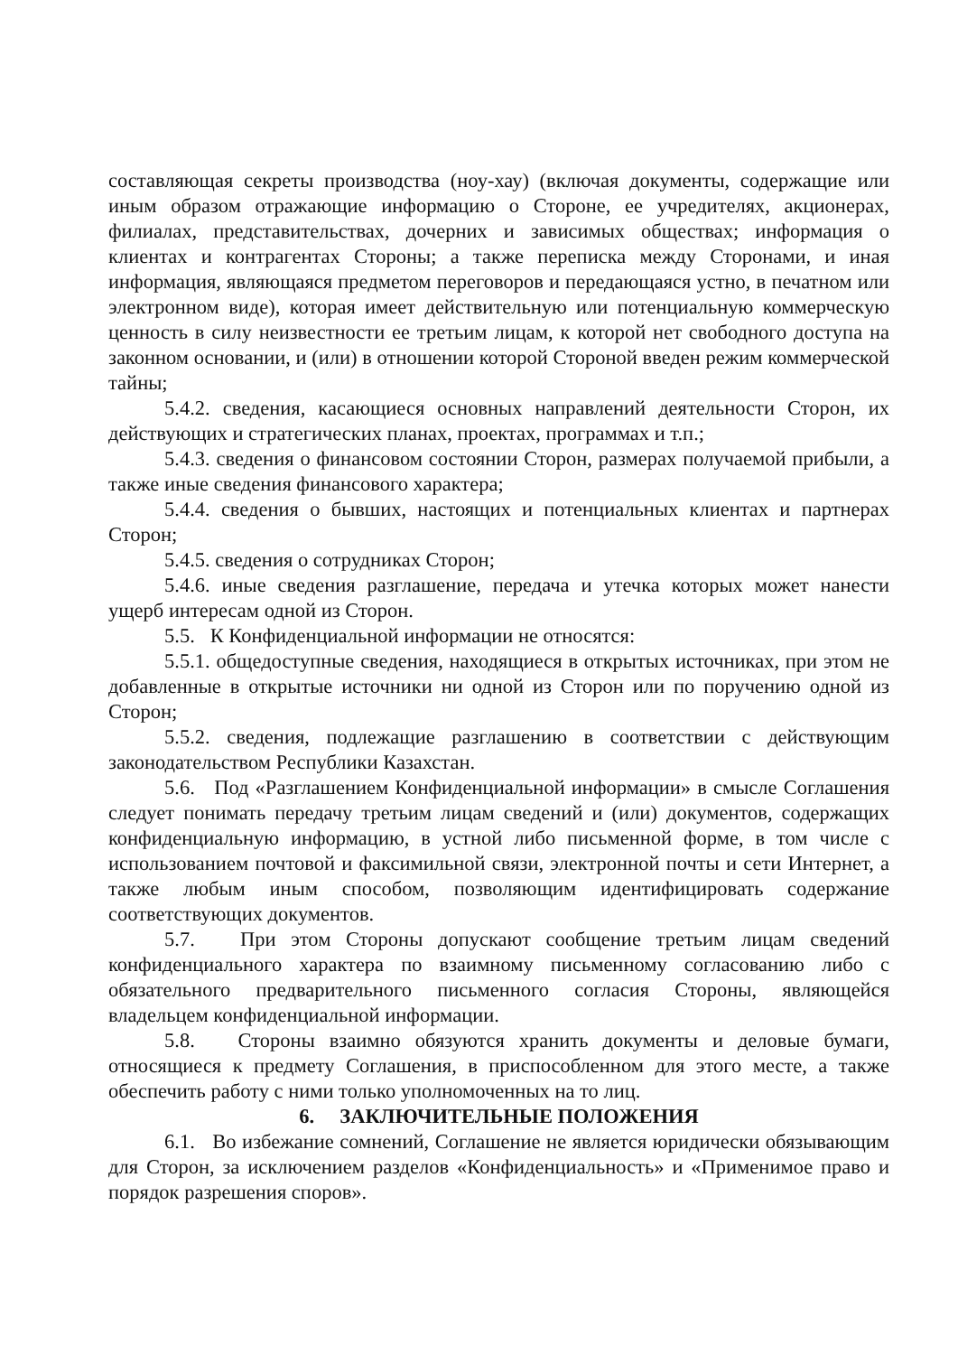составляющая секреты производства (ноу-хау) (включая документы, содержащие или иным образом отражающие информацию о Стороне, ее учредителях, акционерах, филиалах, представительствах, дочерних и зависимых обществах; информация о клиентах и контрагентах Стороны; а также переписка между Сторонами, и иная информация, являющаяся предметом переговоров и передающаяся устно, в печатном или электронном виде), которая имеет действительную или потенциальную коммерческую ценность в силу неизвестности ее третьим лицам, к которой нет свободного доступа на законном основании, и (или) в отношении которой Стороной введен режим коммерческой тайны;
5.4.2. сведения, касающиеся основных направлений деятельности Сторон, их действующих и стратегических планах, проектах, программах и т.п.;
5.4.3. сведения о финансовом состоянии Сторон, размерах получаемой прибыли, а также иные сведения финансового характера;
5.4.4. сведения о бывших, настоящих и потенциальных клиентах и партнерах Сторон;
5.4.5. сведения о сотрудниках Сторон;
5.4.6. иные сведения разглашение, передача и утечка которых может нанести ущерб интересам одной из Сторон.
5.5. К Конфиденциальной информации не относятся:
5.5.1. общедоступные сведения, находящиеся в открытых источниках, при этом не добавленные в открытые источники ни одной из Сторон или по поручению одной из Сторон;
5.5.2. сведения, подлежащие разглашению в соответствии с действующим законодательством Республики Казахстан.
5.6. Под «Разглашением Конфиденциальной информации» в смысле Соглашения следует понимать передачу третьим лицам сведений и (или) документов, содержащих конфиденциальную информацию, в устной либо письменной форме, в том числе с использованием почтовой и факсимильной связи, электронной почты и сети Интернет, а также любым иным способом, позволяющим идентифицировать содержание соответствующих документов.
5.7. При этом Стороны допускают сообщение третьим лицам сведений конфиденциального характера по взаимному письменному согласованию либо с обязательного предварительного письменного согласия Стороны, являющейся владельцем конфиденциальной информации.
5.8. Стороны взаимно обязуются хранить документы и деловые бумаги, относящиеся к предмету Соглашения, в приспособленном для этого месте, а также обеспечить работу с ними только уполномоченных на то лиц.
6. ЗАКЛЮЧИТЕЛЬНЫЕ ПОЛОЖЕНИЯ
6.1. Во избежание сомнений, Соглашение не является юридически обязывающим для Сторон, за исключением разделов «Конфиденциальность» и «Применимое право и порядок разрешения споров».